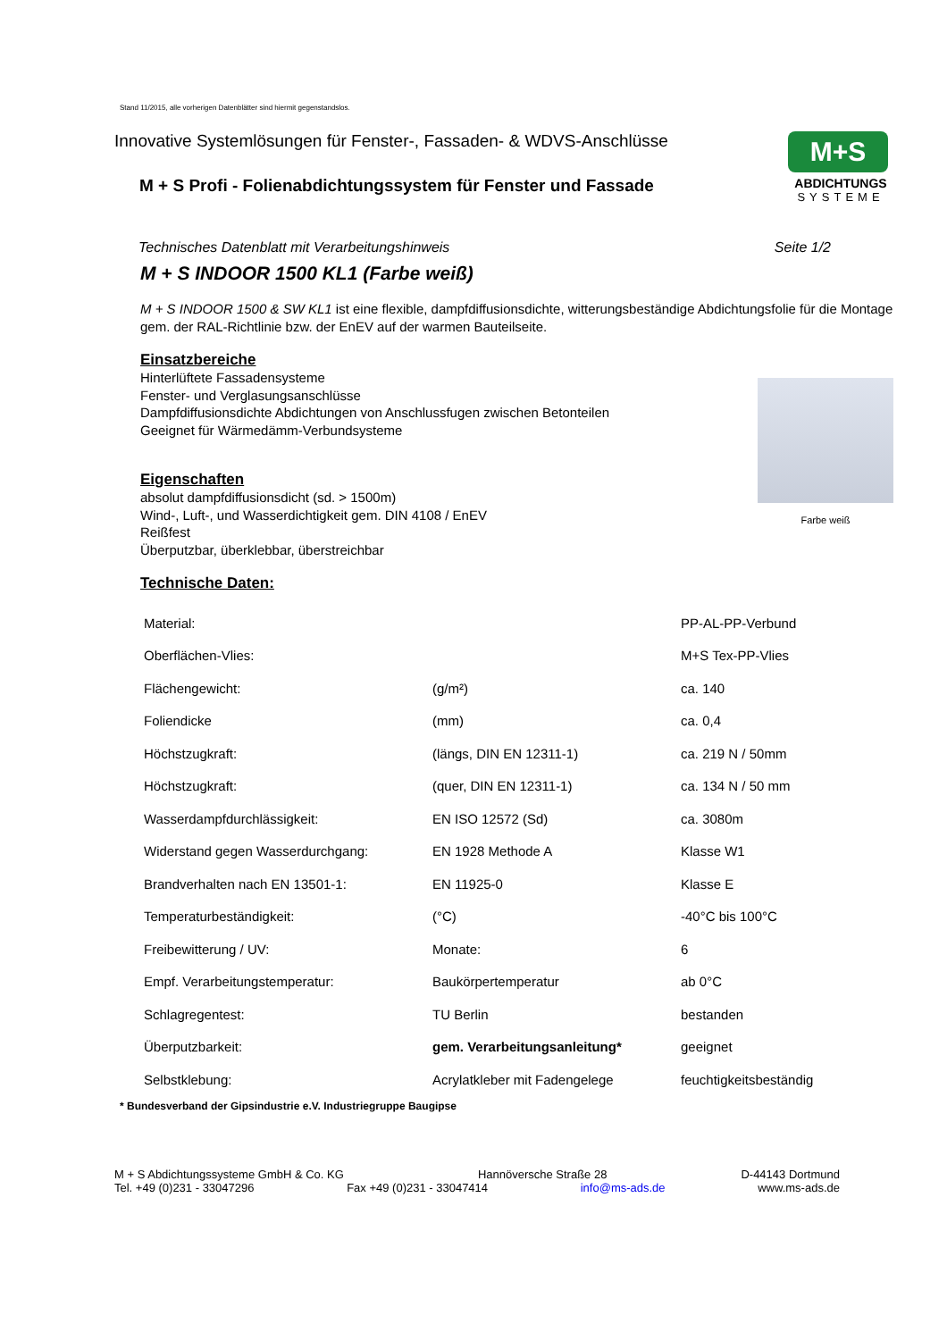Stand 11/2015, alle vorherigen Datenblätter sind hiermit gegenstandslos.
Innovative Systemlösungen für Fenster-, Fassaden- & WDVS-Anschlüsse
M + S Profi - Folienabdichtungssystem für Fenster und Fassade
M+S
ABDICHTUNGS
SYSTEME
Technisches Datenblatt mit Verarbeitungshinweis Seite 1/2
M + S INDOOR 1500 KL1 (Farbe weiß)
M + S INDOOR 1500 & SW KL1 ist eine flexible, dampfdiffusionsdichte, witterungsbeständige Abdichtungsfolie für die Montage gem. der RAL-Richtlinie bzw. der EnEV auf der warmen Bauteilseite.
Einsatzbereiche
Farbe weiß
Hinterlüftete Fassadensysteme
Fenster- und Verglasungsanschlüsse
Dampfdiffusionsdichte Abdichtungen von Anschlussfugen zwischen Betonteilen
Geeignet für Wärmedämm-Verbundsysteme
Eigenschaften
absolut dampfdiffusionsdicht (sd. > 1500m)
Wind-, Luft-, und Wasserdichtigkeit gem. DIN 4108 / EnEV
Reißfest
Überputzbar, überklebbar, überstreichbar
Technische Daten:
| Material: | | PP-AL-PP-Verbund |
| Oberflächen-Vlies: | | M+S Tex-PP-Vlies |
| Flächengewicht: | (g/m²) | ca. 140 |
| Foliendicke | (mm) | ca. 0,4 |
| Höchstzugkraft: | (längs, DIN EN 12311-1) | ca. 219 N / 50mm |
| Höchstzugkraft: | (quer, DIN EN 12311-1) | ca. 134 N / 50 mm |
| Wasserdampfdurchlässigkeit: | EN ISO 12572 (Sd) | ca. 3080m |
| Widerstand gegen Wasserdurchgang: | EN 1928 Methode A | Klasse W1 |
| Brandverhalten nach EN 13501-1: | EN 11925-0 | Klasse E |
| Temperaturbeständigkeit: | (°C) | -40°C bis 100°C |
| Freibewitterung / UV: | Monate: | 6 |
| Empf. Verarbeitungstemperatur: | Baukörpertemperatur | ab 0°C |
| Schlagregentest: | TU Berlin | bestanden |
| Überputzbarkeit: | gem. Verarbeitungsanleitung* | geeignet |
| Selbstklebung: | Acrylatkleber mit Fadengelege | feuchtigkeitsbeständig |
* Bundesverband der Gipsindustrie e.V. Industriegruppe Baugipse
M + S Abdichtungssysteme GmbH & Co. KG Hannöversche Straße 28 D-44143 Dortmund
Tel. +49 (0)231 - 33047296 Fax +49 (0)231 - 33047414 info@ms-ads.de www.ms-ads.de